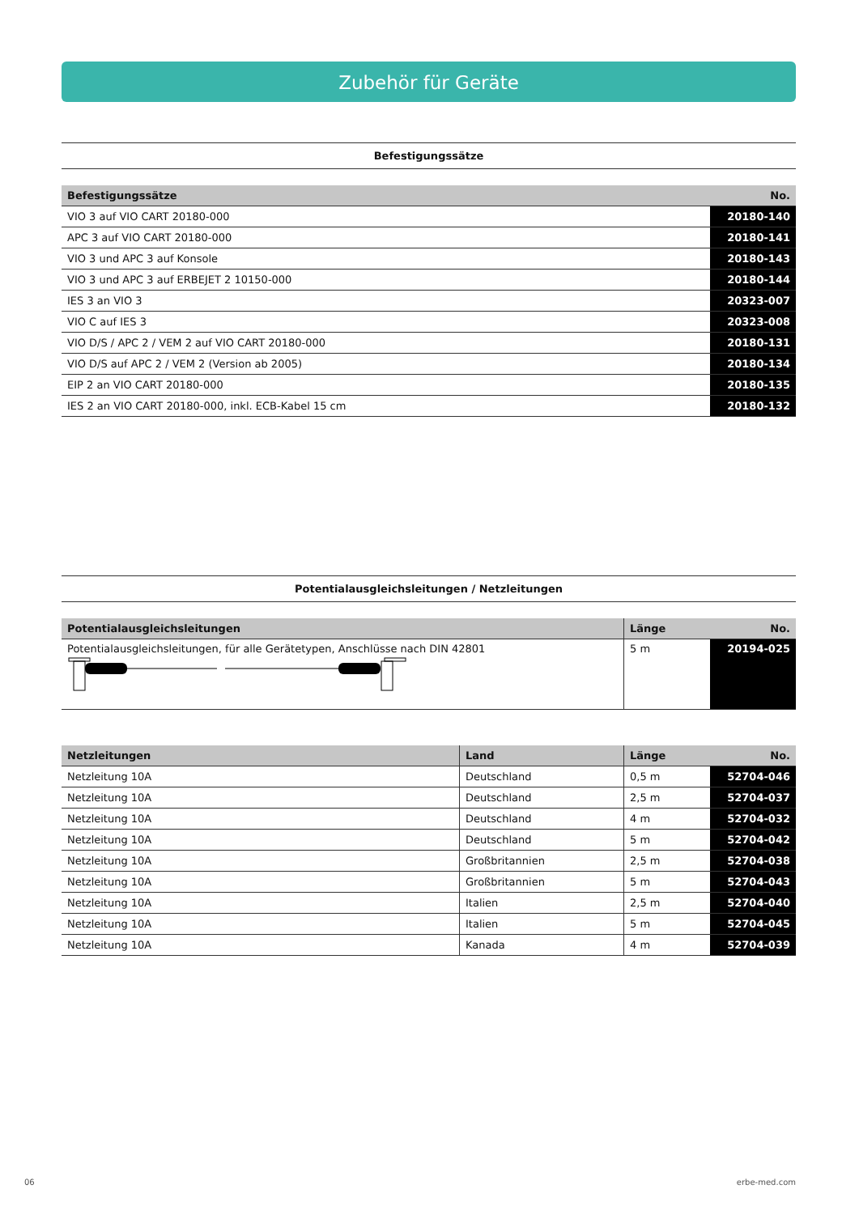Zubehör für Geräte
Befestigungssätze
| Befestigungssätze | No. |
| --- | --- |
| VIO 3 auf VIO CART 20180-000 | 20180-140 |
| APC 3 auf VIO CART 20180-000 | 20180-141 |
| VIO 3 und APC 3 auf Konsole | 20180-143 |
| VIO 3 und APC 3 auf ERBEJET 2 10150-000 | 20180-144 |
| IES 3 an VIO 3 | 20323-007 |
| VIO C auf IES 3 | 20323-008 |
| VIO D/S / APC 2 / VEM 2 auf VIO CART 20180-000 | 20180-131 |
| VIO D/S auf APC 2 / VEM 2 (Version ab 2005) | 20180-134 |
| EIP 2 an VIO CART 20180-000 | 20180-135 |
| IES 2 an VIO CART 20180-000, inkl. ECB-Kabel 15 cm | 20180-132 |
Potentialausgleichsleitungen / Netzleitungen
| Potentialausgleichsleitungen | Länge | No. |
| --- | --- | --- |
| Potentialausgleichsleitungen, für alle Gerätetypen, Anschlüsse nach DIN 42801 | 5 m | 20194-025 |
| Netzleitungen | Land | Länge | No. |
| --- | --- | --- | --- |
| Netzleitung 10A | Deutschland | 0,5 m | 52704-046 |
| Netzleitung 10A | Deutschland | 2,5 m | 52704-037 |
| Netzleitung 10A | Deutschland | 4 m | 52704-032 |
| Netzleitung 10A | Deutschland | 5 m | 52704-042 |
| Netzleitung 10A | Großbritannien | 2,5 m | 52704-038 |
| Netzleitung 10A | Großbritannien | 5 m | 52704-043 |
| Netzleitung 10A | Italien | 2,5 m | 52704-040 |
| Netzleitung 10A | Italien | 5 m | 52704-045 |
| Netzleitung 10A | Kanada | 4 m | 52704-039 |
06 erbe-med.com